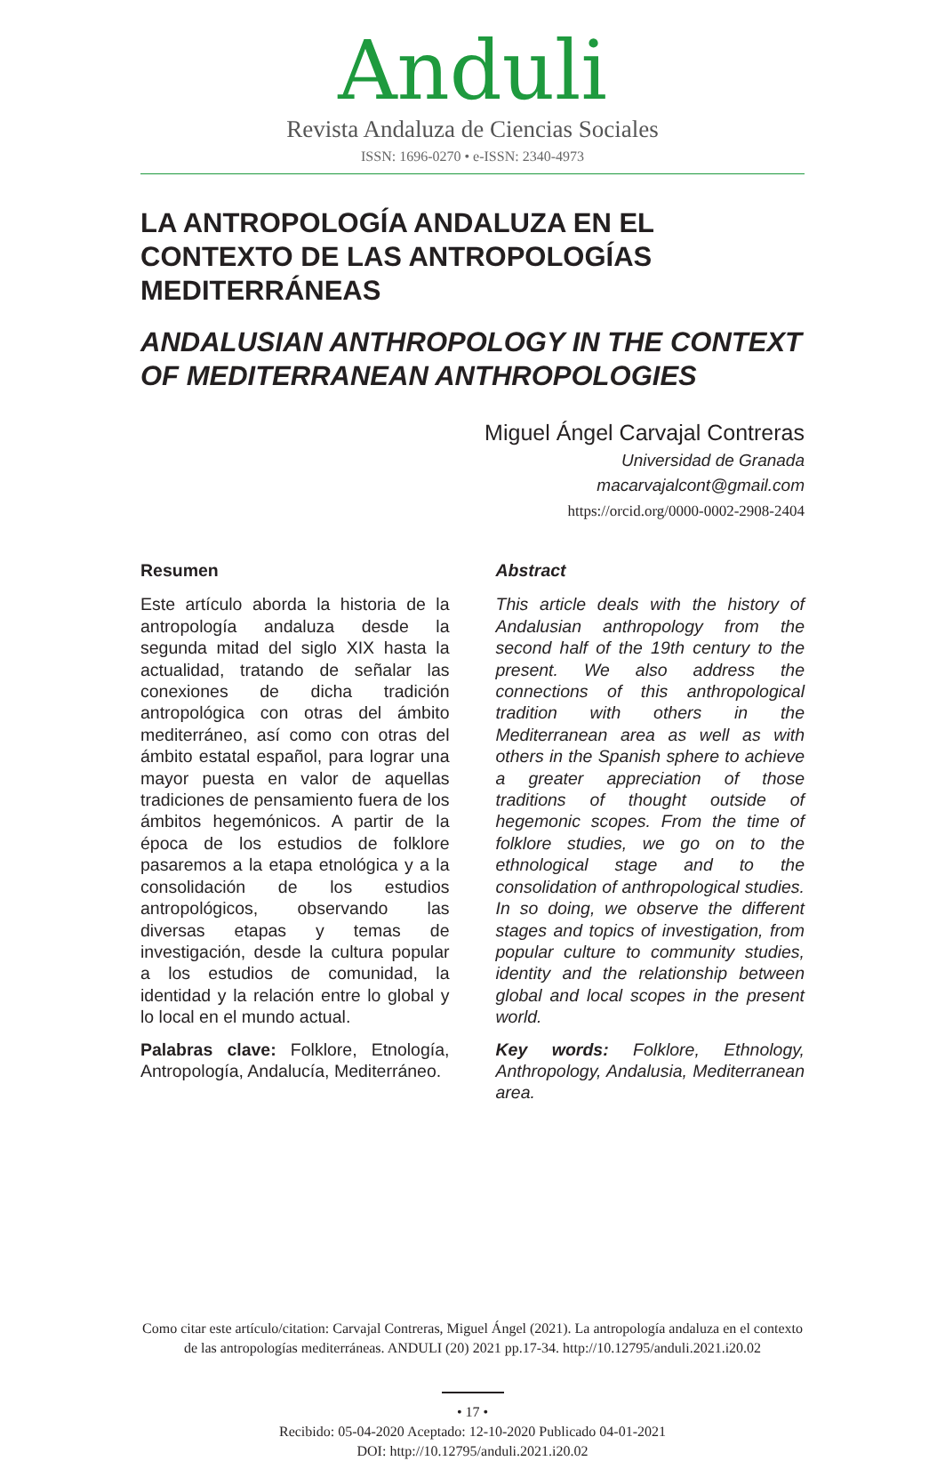Anduli
Revista Andaluza de Ciencias Sociales
ISSN: 1696-0270 • e-ISSN: 2340-4973
LA ANTROPOLOGÍA ANDALUZA EN EL CONTEXTO DE LAS ANTROPOLOGÍAS MEDITERRÁNEAS
ANDALUSIAN ANTHROPOLOGY IN THE CONTEXT OF MEDITERRANEAN ANTHROPOLOGIES
Miguel Ángel Carvajal Contreras
Universidad de Granada
macarvajalcont@gmail.com
https://orcid.org/0000-0002-2908-2404
Resumen
Este artículo aborda la historia de la antropología andaluza desde la segunda mitad del siglo XIX hasta la actualidad, tratando de señalar las conexiones de dicha tradición antropológica con otras del ámbito mediterráneo, así como con otras del ámbito estatal español, para lograr una mayor puesta en valor de aquellas tradiciones de pensamiento fuera de los ámbitos hegemónicos. A partir de la época de los estudios de folklore pasaremos a la etapa etnológica y a la consolidación de los estudios antropológicos, observando las diversas etapas y temas de investigación, desde la cultura popular a los estudios de comunidad, la identidad y la relación entre lo global y lo local en el mundo actual.
Palabras clave: Folklore, Etnología, Antropología, Andalucía, Mediterráneo.
Abstract
This article deals with the history of Andalusian anthropology from the second half of the 19th century to the present. We also address the connections of this anthropological tradition with others in the Mediterranean area as well as with others in the Spanish sphere to achieve a greater appreciation of those traditions of thought outside of hegemonic scopes. From the time of folklore studies, we go on to the ethnological stage and to the consolidation of anthropological studies. In so doing, we observe the different stages and topics of investigation, from popular culture to community studies, identity and the relationship between global and local scopes in the present world.
Key words: Folklore, Ethnology, Anthropology, Andalusia, Mediterranean area.
Como citar este artículo/citation: Carvajal Contreras, Miguel Ángel (2021). La antropología andaluza en el contexto de las antropologías mediterráneas. ANDULI (20) 2021 pp.17-34. http://10.12795/anduli.2021.i20.02
• 17 •
Recibido: 05-04-2020 Aceptado: 12-10-2020 Publicado 04-01-2021
DOI: http://10.12795/anduli.2021.i20.02